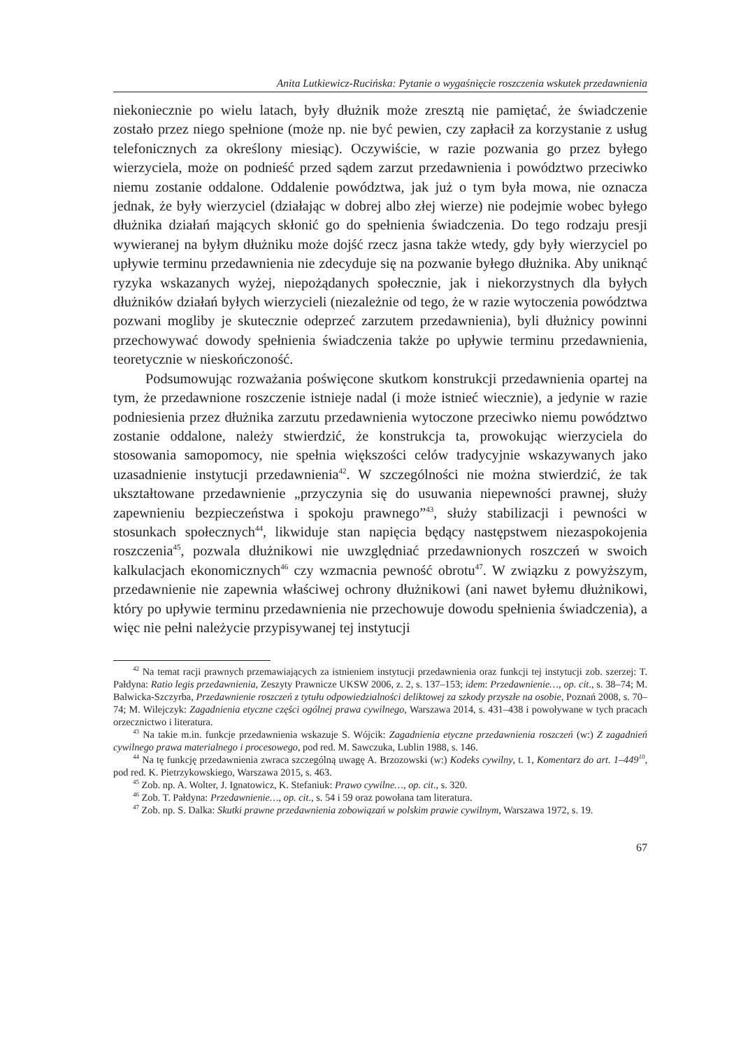Anita Lutkiewicz-Rucińska: Pytanie o wygaśnięcie roszczenia wskutek przedawnienia
niekoniecznie po wielu latach, były dłużnik może zresztą nie pamiętać, że świadczenie zostało przez niego spełnione (może np. nie być pewien, czy zapłacił za korzystanie z usług telefonicznych za określony miesiąc). Oczywiście, w razie pozwania go przez byłego wierzyciela, może on podnieść przed sądem zarzut przedawnienia i powództwo przeciwko niemu zostanie oddalone. Oddalenie powództwa, jak już o tym była mowa, nie oznacza jednak, że były wierzyciel (działając w dobrej albo złej wierze) nie podejmie wobec byłego dłużnika działań mających skłonić go do spełnienia świadczenia. Do tego rodzaju presji wywieranej na byłym dłużniku może dojść rzecz jasna także wtedy, gdy były wierzyciel po upływie terminu przedawnienia nie zdecyduje się na pozwanie byłego dłużnika. Aby uniknąć ryzyka wskazanych wyżej, niepożądanych społecznie, jak i niekorzystnych dla byłych dłużników działań byłych wierzycieli (niezależnie od tego, że w razie wytoczenia powództwa pozwani mogliby je skutecznie odeprzeć zarzutem przedawnienia), byli dłużnicy powinni przechowywać dowody spełnienia świadczenia także po upływie terminu przedawnienia, teoretycznie w nieskończoność.
Podsumowując rozważania poświęcone skutkom konstrukcji przedawnienia opartej na tym, że przedawnione roszczenie istnieje nadal (i może istnieć wiecznie), a jedynie w razie podniesienia przez dłużnika zarzutu przedawnienia wytoczone przeciwko niemu powództwo zostanie oddalone, należy stwierdzić, że konstrukcja ta, prowokując wierzyciela do stosowania samopomocy, nie spełnia większości celów tradycyjnie wskazywanych jako uzasadnienie instytucji przedawnienia<sup>42</sup>. W szczególności nie można stwierdzić, że tak ukształtowane przedawnienie „przyczynia się do usuwania niepewności prawnej, służy zapewnieniu bezpieczeństwa i spokoju prawnego”<sup>43</sup>, służy stabilizacji i pewności w stosunkach społecznych<sup>44</sup>, likwiduje stan napięcia będący następstwem niezaspokojenia roszczenia<sup>45</sup>, pozwala dłużnikowi nie uwzględniać przedawnionych roszczeń w swoich kalkulacjach ekonomicznych<sup>46</sup> czy wzmacnia pewność obrotu<sup>47</sup>. W związku z powyższym, przedawnienie nie zapewnia właściwej ochrony dłużnikowi (ani nawet byłemu dłużnikowi, który po upływie terminu przedawnienia nie przechowuje dowodu spełnienia świadczenia), a więc nie pełni należycie przypisywanej tej instytucji
<sup>42</sup> Na temat racji prawnych przemawiających za istnieniem instytucji przedawnienia oraz funkcji tej instytucji zob. szerzej: T. Pałdyna: Ratio legis przedawnienia, Zeszyty Prawnicze UKSW 2006, z. 2, s. 137–153; idem: Przedawnienie…, op. cit., s. 38–74; M. Balwicka-Szczyrba, Przedawnienie roszczeń z tytułu odpowiedzialności deliktowej za szkody przyszłe na osobie, Poznań 2008, s. 70–74; M. Wilejczyk: Zagadnienia etyczne części ogólnej prawa cywilnego, Warszawa 2014, s. 431–438 i powoływane w tych pracach orzecznictwo i literatura.
<sup>43</sup> Na takie m.in. funkcje przedawnienia wskazuje S. Wójcik: Zagadnienia etyczne przedawnienia roszczeń (w:) Z zagadnień cywilnego prawa materialnego i procesowego, pod red. M. Sawczuka, Lublin 1988, s. 146.
<sup>44</sup> Na tę funkcję przedawnienia zwraca szczególną uwagę A. Brzozowski (w:) Kodeks cywilny, t. 1, Komentarz do art. 1–449<sup>10</sup>, pod red. K. Pietrzykowskiego, Warszawa 2015, s. 463.
<sup>45</sup> Zob. np. A. Wolter, J. Ignatowicz, K. Stefaniuk: Prawo cywilne…, op. cit., s. 320.
<sup>46</sup> Zob. T. Pałdyna: Przedawnienie…, op. cit., s. 54 i 59 oraz powołana tam literatura.
<sup>47</sup> Zob. np. S. Dalka: Skutki prawne przedawnienia zobowiązań w polskim prawie cywilnym, Warszawa 1972, s. 19.
67